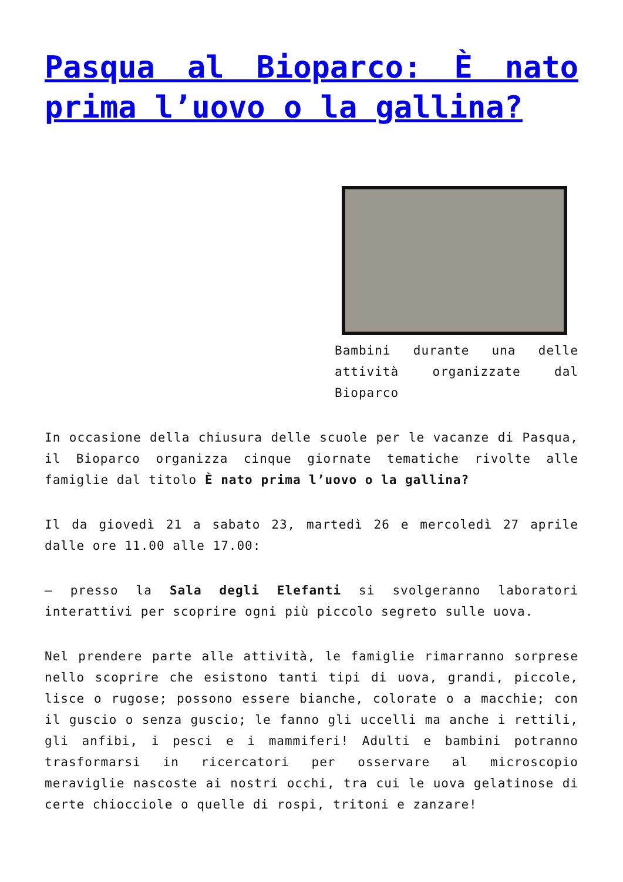Pasqua al Bioparco: È nato prima l’uovo o la gallina?
Bambini durante una delle attività organizzate dal Bioparco
In occasione della chiusura delle scuole per le vacanze di Pasqua, il Bioparco organizza cinque giornate tematiche rivolte alle famiglie dal titolo È nato prima l’uovo o la gallina?
Il da giovedì 21 a sabato 23, martedì 26 e mercoledì 27 aprile dalle ore 11.00 alle 17.00:
– presso la Sala degli Elefanti si svolgeranno laboratori interattivi per scoprire ogni più piccolo segreto sulle uova.
Nel prendere parte alle attività, le famiglie rimarranno sorprese nello scoprire che esistono tanti tipi di uova, grandi, piccole, lisce o rugose; possono essere bianche, colorate o a macchie; con il guscio o senza guscio; le fanno gli uccelli ma anche i rettili, gli anfibi, i pesci e i mammiferi! Adulti e bambini potranno trasformarsi in ricercatori per osservare al microscopio meraviglie nascoste ai nostri occhi, tra cui le uova gelatinose di certe chiocciole o quelle di rospi, tritoni e zanzare!